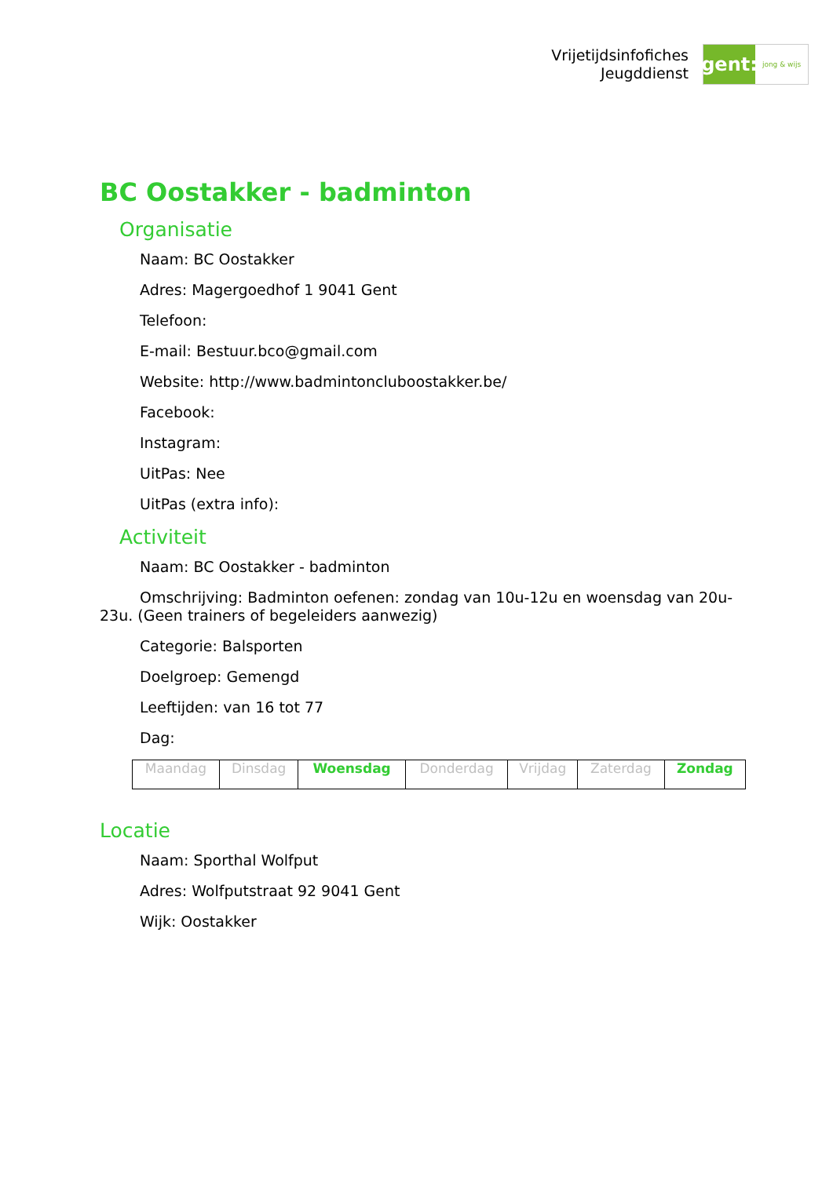Vrijetijdsinfofiches
Jeugddienst
gent:
jong & wijs
BC Oostakker - badminton
Organisatie
Naam: BC Oostakker
Adres: Magergoedhof 1 9041 Gent
Telefoon:
E-mail: Bestuur.bco@gmail.com
Website: http://www.badmintonclubоostakker.be/
Facebook:
Instagram:
UitPas: Nee
UitPas (extra info):
Activiteit
Naam: BC Oostakker - badminton
Omschrijving: Badminton oefenen: zondag van 10u-12u en woensdag van 20u-23u. (Geen trainers of begeleiders aanwezig)
Categorie: Balsporten
Doelgroep: Gemengd
Leeftijden: van 16 tot 77
Dag:
| Maandag | Dinsdag | Woensdag | Donderdag | Vrijdag | Zaterdag | Zondag |
Locatie
Naam: Sporthal Wolfput
Adres: Wolfputstraat 92 9041 Gent
Wijk: Oostakker